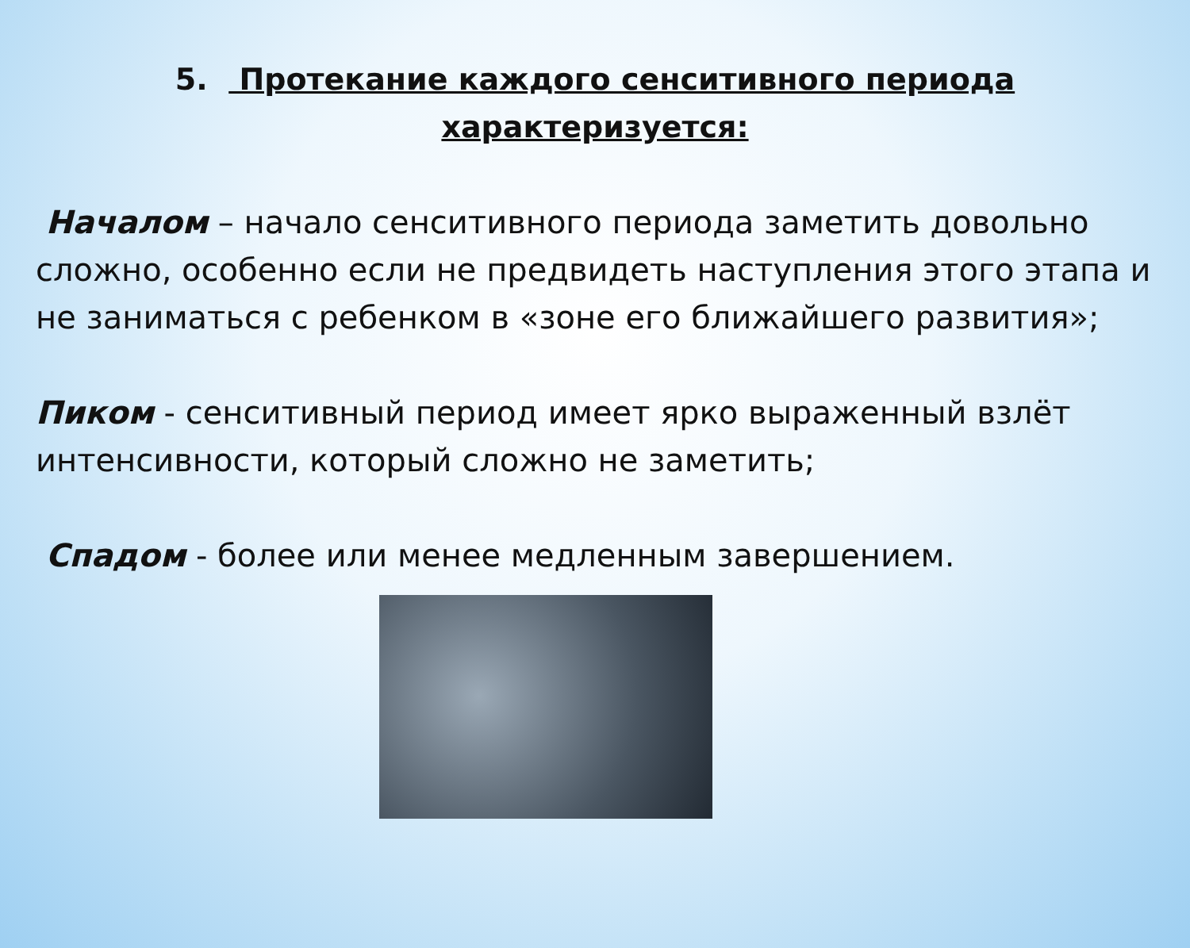5. Протекание каждого сенситивного периода
характеризуется:
Началом – начало сенситивного периода заметить довольно сложно, особенно если не предвидеть наступления этого этапа и не заниматься с ребенком в «зоне его ближайшего развития»;
Пиком - сенситивный период имеет ярко выраженный взлёт интенсивности, который сложно не заметить;
Спадом - более или менее медленным завершением.